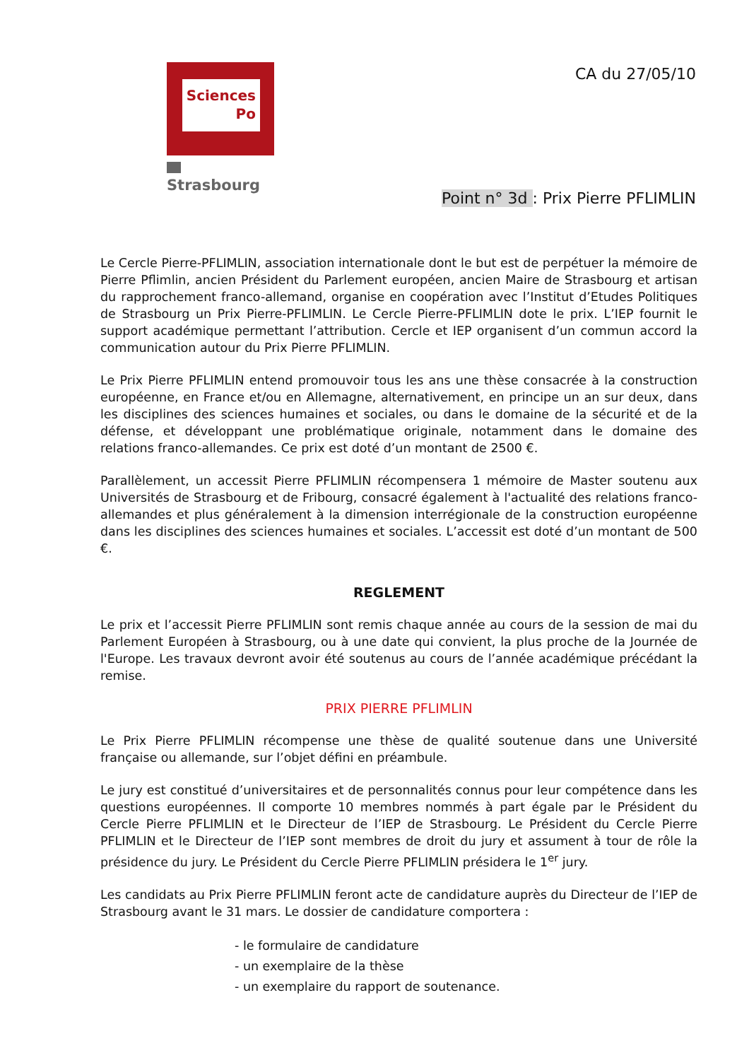Sciences
Po
Strasbourg
CA du 27/05/10
Point n° 3d : Prix Pierre PFLIMLIN
Le Cercle Pierre-PFLIMLIN, association internationale dont le but est de perpétuer la mémoire de Pierre Pflimlin, ancien Président du Parlement européen, ancien Maire de Strasbourg et artisan du rapprochement franco-allemand, organise en coopération avec l’Institut d’Etudes Politiques de Strasbourg un Prix Pierre-PFLIMLIN. Le Cercle Pierre-PFLIMLIN dote le prix. L’IEP fournit le support académique permettant l’attribution. Cercle et IEP organisent d’un commun accord la communication autour du Prix Pierre PFLIMLIN.
Le Prix Pierre PFLIMLIN entend promouvoir tous les ans une thèse consacrée à la construction européenne, en France et/ou en Allemagne, alternativement, en principe un an sur deux, dans les disciplines des sciences humaines et sociales, ou dans le domaine de la sécurité et de la défense, et développant une problématique originale, notamment dans le domaine des relations franco-allemandes. Ce prix est doté d’un montant de 2500 €.
Parallèlement, un accessit Pierre PFLIMLIN récompensera 1 mémoire de Master soutenu aux Universités de Strasbourg et de Fribourg, consacré également à l'actualité des relations franco-allemandes et plus généralement à la dimension interrégionale de la construction européenne dans les disciplines des sciences humaines et sociales. L’accessit est doté d’un montant de 500 €.
REGLEMENT
Le prix et l’accessit Pierre PFLIMLIN sont remis chaque année au cours de la session de mai du Parlement Européen à Strasbourg, ou à une date qui convient, la plus proche de la Journée de l'Europe. Les travaux devront avoir été soutenus au cours de l’année académique précédant la remise.
PRIX PIERRE PFLIMLIN
Le Prix Pierre PFLIMLIN récompense une thèse de qualité soutenue dans une Université française ou allemande, sur l’objet défini en préambule.
Le jury est constitué d’universitaires et de personnalités connus pour leur compétence dans les questions européennes. Il comporte 10 membres nommés à part égale par le Président du Cercle Pierre PFLIMLIN et le Directeur de l’IEP de Strasbourg. Le Président du Cercle Pierre PFLIMLIN et le Directeur de l’IEP sont membres de droit du jury et assument à tour de rôle la présidence du jury. Le Président du Cercle Pierre PFLIMLIN présidera le 1<sup>er</sup> jury.
Les candidats au Prix Pierre PFLIMLIN feront acte de candidature auprès du Directeur de l’IEP de Strasbourg avant le 31 mars. Le dossier de candidature comportera :
- le formulaire de candidature
- un exemplaire de la thèse
- un exemplaire du rapport de soutenance.